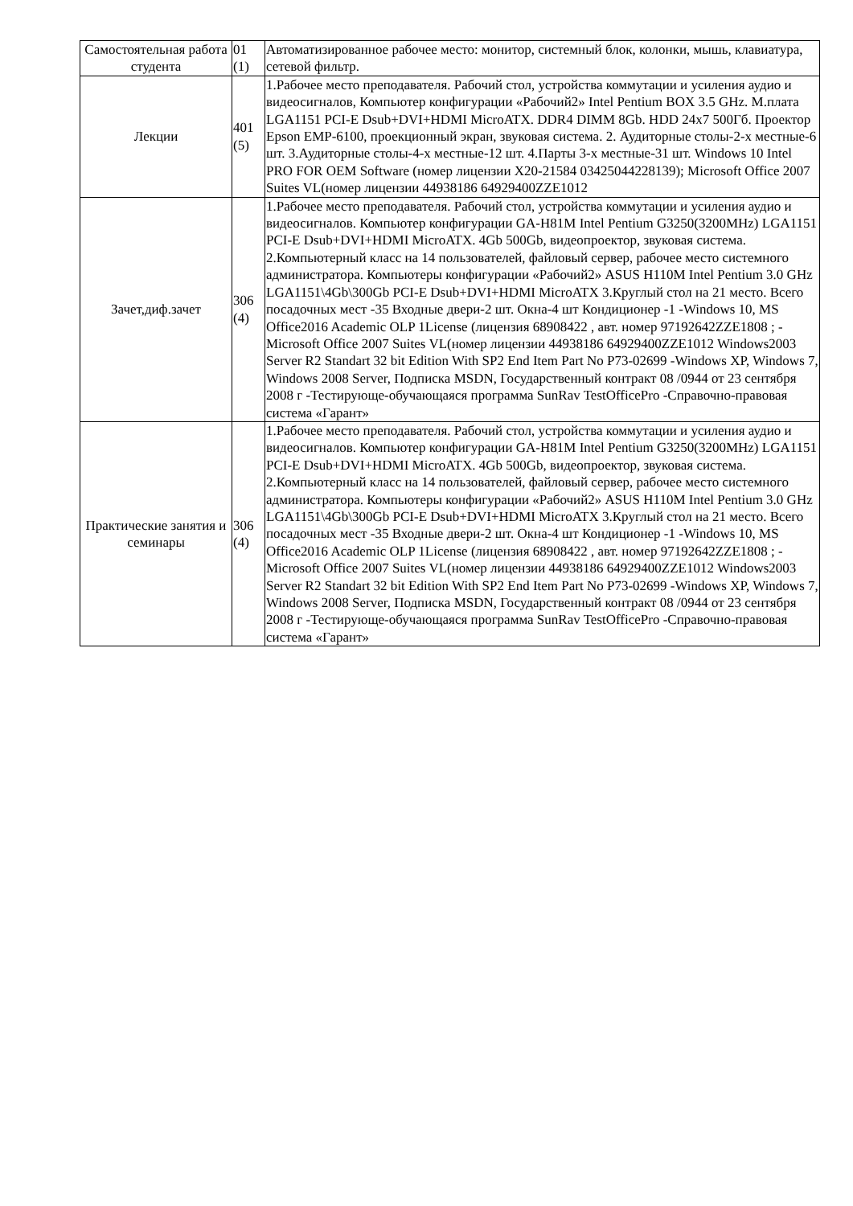| Самостоятельная работа студента | 01 (1) | Автоматизированное рабочее место: монитор, системный блок, колонки, мышь, клавиатура, сетевой фильтр. |
| Лекции | 401 (5) | 1.Рабочее место преподавателя. Рабочий стол, устройства коммутации и усиления аудио и видеосигналов, Компьютер конфигурации «Рабочий2» Intel Pentium BOX 3.5 GHz. M.плата LGA1151 PCI-E Dsub+DVI+HDMI MicroATX. DDR4 DIMM 8Gb. HDD 24x7 500Гб. Проектор Epson EMP-6100, проекционный экран, звуковая система. 2. Аудиторные столы-2-х местные-6 шт. 3.Аудиторные столы-4-х местные-12 шт. 4.Парты 3-х местные-31 шт. Windows 10 Intel PRO FOR OEM Software (номер лицензии X20-21584 03425044228139); Microsoft Office 2007 Suites VL(номер лицензии 44938186 64929400ZZE1012 |
| Зачет,диф.зачет | 306 (4) | 1.Рабочее место преподавателя. Рабочий стол, устройства коммутации и усиления аудио и видеосигналов. Компьютер конфигурации GA-H81M Intel Pentium G3250(3200MHz) LGA1151 PCI-E Dsub+DVI+HDMI MicroATX. 4Gb 500Gb, видеопроектор, звуковая система. 2.Компьютерный класс на 14 пользователей, файловый сервер, рабочее место системного администратора. Компьютеры конфигурации «Рабочий2» ASUS H110M Intel Pentium 3.0 GHz LGA1151\4Gb\300Gb PCI-E Dsub+DVI+HDMI MicroATX 3.Круглый стол на 21 место. Всего посадочных мест -35 Входные двери-2 шт. Окна-4 шт Кондиционер -1 -Windows 10, MS Office2016 Academic OLP 1License (лицензия 68908422 , авт. номер 97192642ZZE1808 ; -Microsoft Office 2007 Suites VL(номер лицензии 44938186 64929400ZZE1012 Windows2003 Server R2 Standart 32 bit Edition With SP2 End Item Part No P73-02699 -Windows XP, Windows 7, Windows 2008 Server, Подписка MSDN, Государственный контракт 08 /0944 от 23 сентября 2008 г -Тестирующе-обучающаяся программа SunRav TestOfficePro -Справочно-правовая система «Гарант» |
| Практические занятия и семинары | 306 (4) | 1.Рабочее место преподавателя. Рабочий стол, устройства коммутации и усиления аудио и видеосигналов. Компьютер конфигурации GA-H81M Intel Pentium G3250(3200MHz) LGA1151 PCI-E Dsub+DVI+HDMI MicroATX. 4Gb 500Gb, видеопроектор, звуковая система. 2.Компьютерный класс на 14 пользователей, файловый сервер, рабочее место системного администратора. Компьютеры конфигурации «Рабочий2» ASUS H110M Intel Pentium 3.0 GHz LGA1151\4Gb\300Gb PCI-E Dsub+DVI+HDMI MicroATX 3.Круглый стол на 21 место. Всего посадочных мест -35 Входные двери-2 шт. Окна-4 шт Кондиционер -1 -Windows 10, MS Office2016 Academic OLP 1License (лицензия 68908422 , авт. номер 97192642ZZE1808 ; -Microsoft Office 2007 Suites VL(номер лицензии 44938186 64929400ZZE1012 Windows2003 Server R2 Standart 32 bit Edition With SP2 End Item Part No P73-02699 -Windows XP, Windows 7, Windows 2008 Server, Подписка MSDN, Государственный контракт 08 /0944 от 23 сентября 2008 г -Тестирующе-обучающаяся программа SunRav TestOfficePro -Справочно-правовая система «Гарант» |